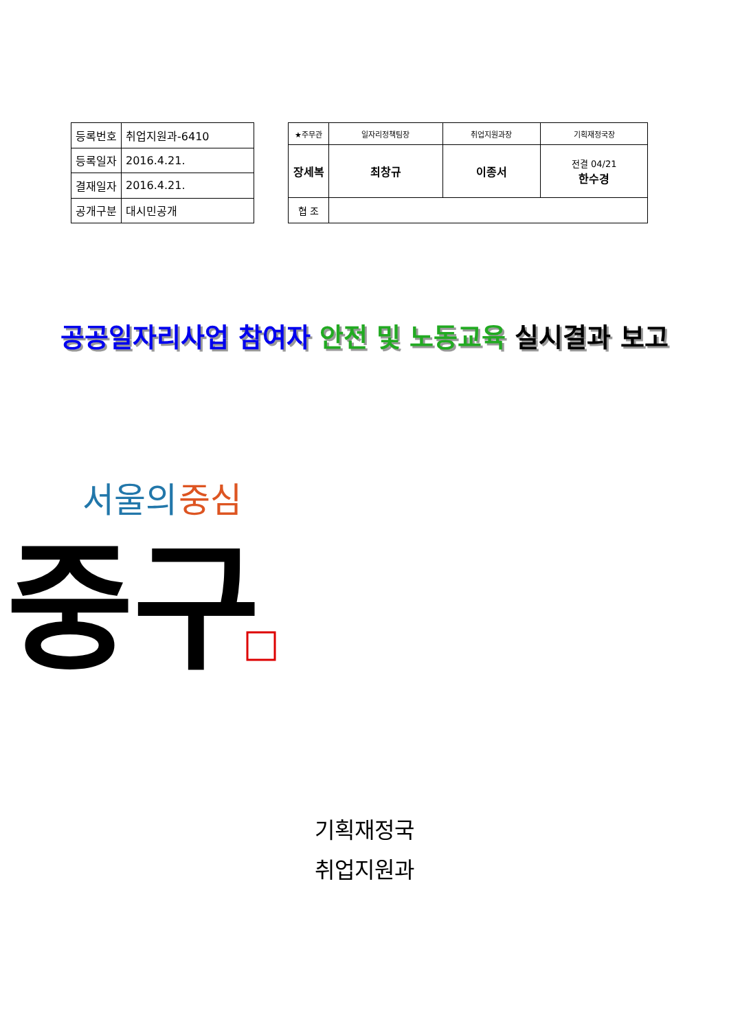| 등록번호 | 취업지원과-6410 |
| 등록일자 | 2016.4.21. |
| 결재일자 | 2016.4.21. |
| 공개구분 | 대시민공개 |
| ★주무관 | | 일자리정책팀장 | 취업지원과장 | 기획재정국장 |
| 장세복 | | 최창규 | 이종서 | 전결 04/21 한수경 |
| 협 조 | | | | |
공공일자리사업 참여자 안전 및 노동교육 실시결과 보고
서울의
중심
중구
기획재정국
취업지원과